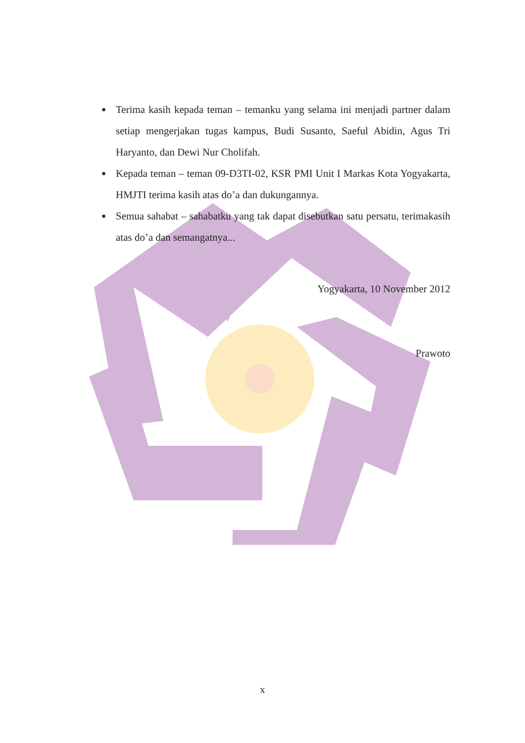■ Terima kasih kepada teman – temanku yang selama ini menjadi partner dalam setiap mengerjakan tugas kampus, Budi Susanto, Saeful Abidin, Agus Tri Haryanto, dan Dewi Nur Cholifah.
■ Kepada teman – teman 09-D3TI-02, KSR PMI Unit I Markas Kota Yogyakarta, HMJTI terima kasih atas do’a dan dukungannya.
■ Semua sahabat – sahabatku yang tak dapat disebutkan satu persatu, terimakasih atas do’a dan semangatnya...
Yogyakarta, 10 November 2012
Prawoto
x